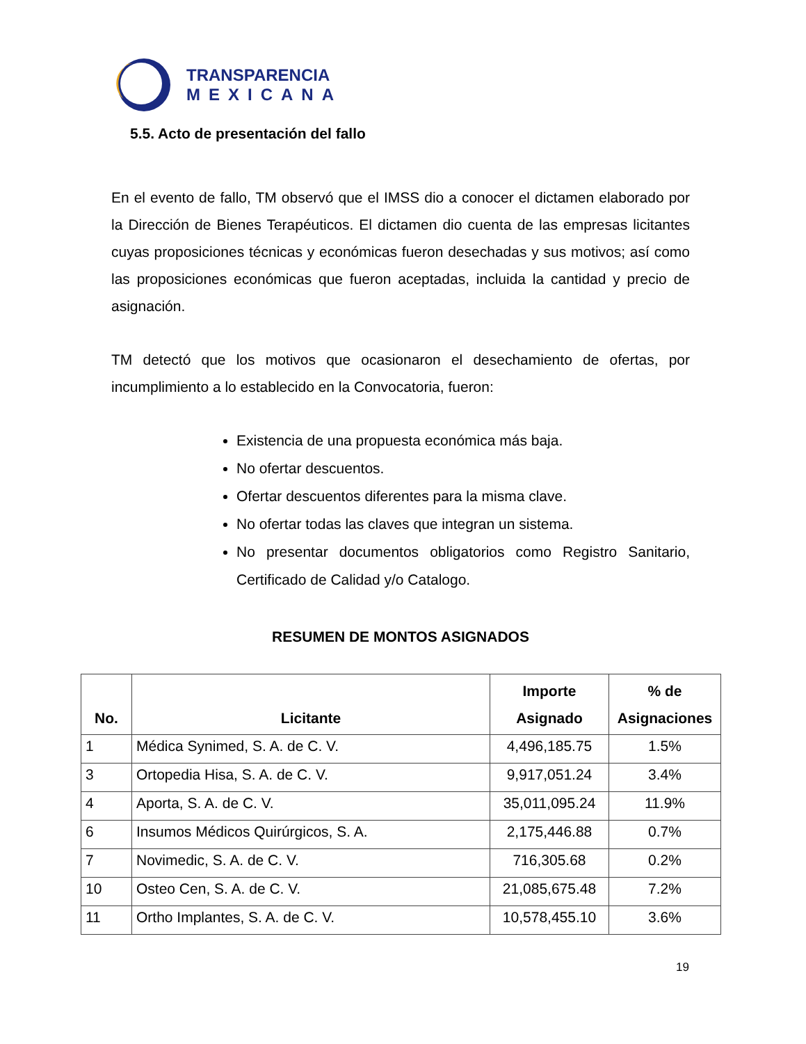TRANSPARENCIA
MEXICANA
5.5. Acto de presentación del fallo
En el evento de fallo, TM observó que el IMSS dio a conocer el dictamen elaborado por la Dirección de Bienes Terapéuticos. El dictamen dio cuenta de las empresas licitantes cuyas proposiciones técnicas y económicas fueron desechadas y sus motivos; así como las proposiciones económicas que fueron aceptadas, incluida la cantidad y precio de asignación.
TM detectó que los motivos que ocasionaron el desechamiento de ofertas, por incumplimiento a lo establecido en la Convocatoria, fueron:
Existencia de una propuesta económica más baja.
No ofertar descuentos.
Ofertar descuentos diferentes para la misma clave.
No ofertar todas las claves que integran un sistema.
No presentar documentos obligatorios como Registro Sanitario, Certificado de Calidad y/o Catalogo.
RESUMEN DE MONTOS ASIGNADOS
| No. | Licitante | Importe Asignado | % de Asignaciones |
| --- | --- | --- | --- |
| 1 | Médica Synimed, S. A. de C. V. | 4,496,185.75 | 1.5% |
| 3 | Ortopedia Hisa, S. A. de C. V. | 9,917,051.24 | 3.4% |
| 4 | Aporta, S. A. de C. V. | 35,011,095.24 | 11.9% |
| 6 | Insumos Médicos Quirúrgicos, S. A. | 2,175,446.88 | 0.7% |
| 7 | Novimedic, S. A. de C. V. | 716,305.68 | 0.2% |
| 10 | Osteo Cen, S. A. de C. V. | 21,085,675.48 | 7.2% |
| 11 | Ortho Implantes, S. A. de C. V. | 10,578,455.10 | 3.6% |
19